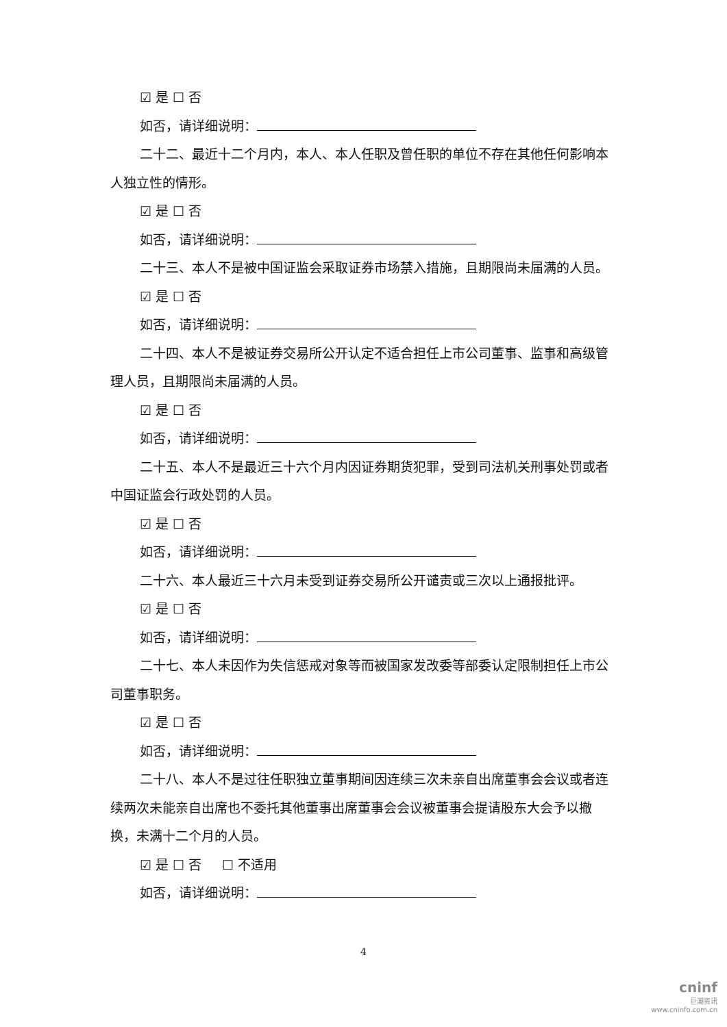☑ 是 ☐ 否
如否，请详细说明：
二十二、最近十二个月内，本人、本人任职及曾任职的单位不存在其他任何影响本人独立性的情形。
☑ 是 ☐ 否
如否，请详细说明：
二十三、本人不是被中国证监会采取证券市场禁入措施，且期限尚未届满的人员。
☑ 是 ☐ 否
如否，请详细说明：
二十四、本人不是被证券交易所公开认定不适合担任上市公司董事、监事和高级管理人员，且期限尚未届满的人员。
☑ 是 ☐ 否
如否，请详细说明：
二十五、本人不是最近三十六个月内因证券期货犯罪，受到司法机关刑事处罚或者中国证监会行政处罚的人员。
☑ 是 ☐ 否
如否，请详细说明：
二十六、本人最近三十六月未受到证券交易所公开谴责或三次以上通报批评。
☑ 是 ☐ 否
如否，请详细说明：
二十七、本人未因作为失信惩戒对象等而被国家发改委等部委认定限制担任上市公司董事职务。
☑ 是 ☐ 否
如否，请详细说明：
二十八、本人不是过往任职独立董事期间因连续三次未亲自出席董事会会议或者连续两次未能亲自出席也不委托其他董事出席董事会会议被董事会提请股东大会予以撤换，未满十二个月的人员。
☑ 是 ☐ 否 ☐ 不适用
如否，请详细说明：
4
cninf
巨潮资讯
www.cninfo.com.cn